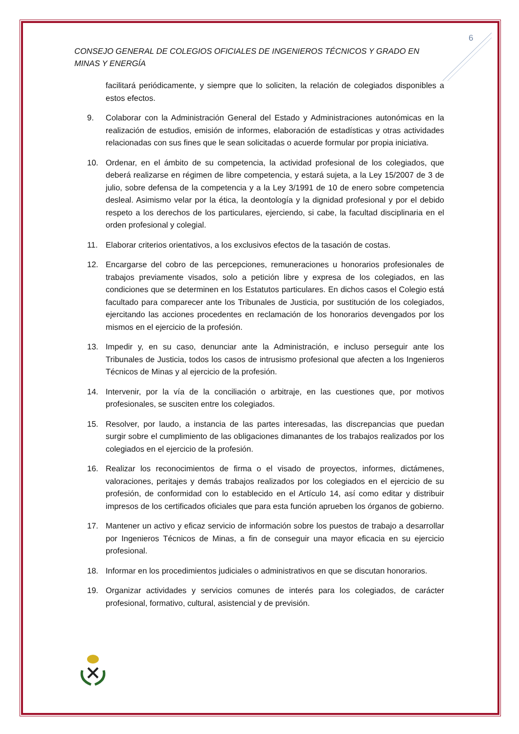6
CONSEJO GENERAL DE COLEGIOS OFICIALES DE INGENIEROS TÉCNICOS Y GRADO EN MINAS Y ENERGÍA
facilitará periódicamente, y siempre que lo soliciten, la relación de colegiados disponibles a estos efectos.
9. Colaborar con la Administración General del Estado y Administraciones autonómicas en la realización de estudios, emisión de informes, elaboración de estadísticas y otras actividades relacionadas con sus fines que le sean solicitadas o acuerde formular por propia iniciativa.
10. Ordenar, en el ámbito de su competencia, la actividad profesional de los colegiados, que deberá realizarse en régimen de libre competencia, y estará sujeta, a la Ley 15/2007 de 3 de julio, sobre defensa de la competencia y a la Ley 3/1991 de 10 de enero sobre competencia desleal. Asimismo velar por la ética, la deontología y la dignidad profesional y por el debido respeto a los derechos de los particulares, ejerciendo, si cabe, la facultad disciplinaria en el orden profesional y colegial.
11. Elaborar criterios orientativos, a los exclusivos efectos de la tasación de costas.
12. Encargarse del cobro de las percepciones, remuneraciones u honorarios profesionales de trabajos previamente visados, solo a petición libre y expresa de los colegiados, en las condiciones que se determinen en los Estatutos particulares. En dichos casos el Colegio está facultado para comparecer ante los Tribunales de Justicia, por sustitución de los colegiados, ejercitando las acciones procedentes en reclamación de los honorarios devengados por los mismos en el ejercicio de la profesión.
13. Impedir y, en su caso, denunciar ante la Administración, e incluso perseguir ante los Tribunales de Justicia, todos los casos de intrusismo profesional que afecten a los Ingenieros Técnicos de Minas y al ejercicio de la profesión.
14. Intervenir, por la vía de la conciliación o arbitraje, en las cuestiones que, por motivos profesionales, se susciten entre los colegiados.
15. Resolver, por laudo, a instancia de las partes interesadas, las discrepancias que puedan surgir sobre el cumplimiento de las obligaciones dimanantes de los trabajos realizados por los colegiados en el ejercicio de la profesión.
16. Realizar los reconocimientos de firma o el visado de proyectos, informes, dictámenes, valoraciones, peritajes y demás trabajos realizados por los colegiados en el ejercicio de su profesión, de conformidad con lo establecido en el Artículo 14, así como editar y distribuir impresos de los certificados oficiales que para esta función aprueben los órganos de gobierno.
17. Mantener un activo y eficaz servicio de información sobre los puestos de trabajo a desarrollar por Ingenieros Técnicos de Minas, a fin de conseguir una mayor eficacia en su ejercicio profesional.
18. Informar en los procedimientos judiciales o administrativos en que se discutan honorarios.
19. Organizar actividades y servicios comunes de interés para los colegiados, de carácter profesional, formativo, cultural, asistencial y de previsión.